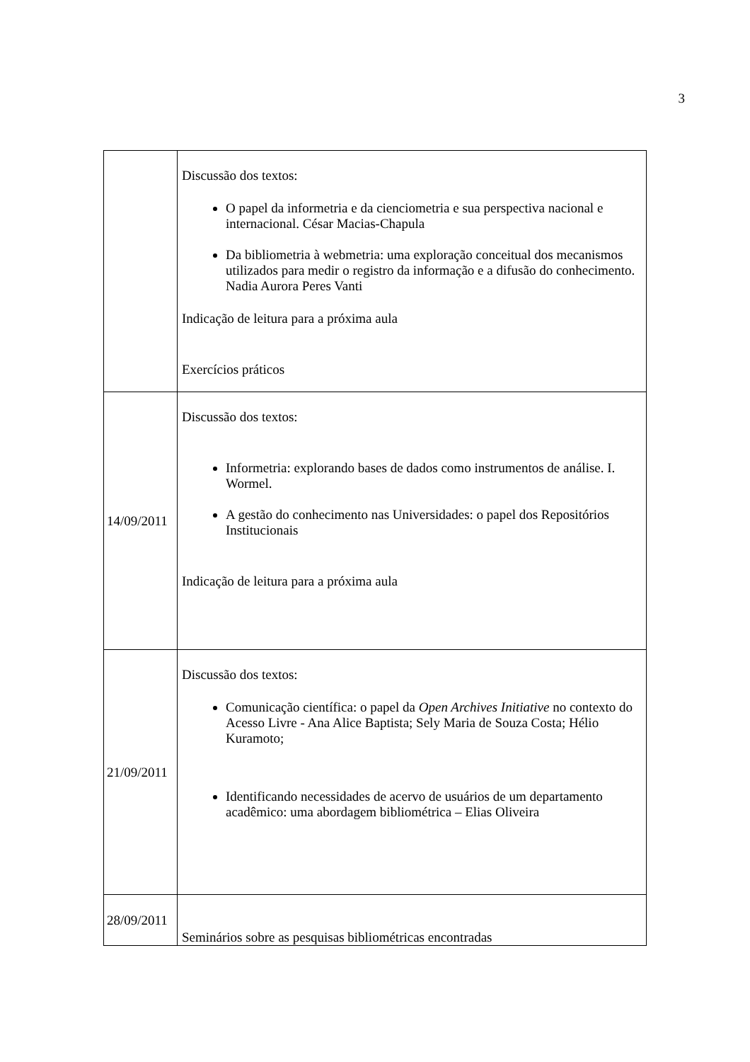3
| | Discussão dos textos: O papel da informetria e da cienciometria e sua perspectiva nacional e internacional. César Macias-Chapula Da bibliometria à webmetria: uma exploração conceitual dos mecanismos utilizados para medir o registro da informação e a difusão do conhecimento. Nadia Aurora Peres Vanti Indicação de leitura para a próxima aula Exercícios práticos |
| 14/09/2011 | Discussão dos textos: Informetria: explorando bases de dados como instrumentos de análise. I. Wormel. A gestão do conhecimento nas Universidades: o papel dos Repositórios Institucionais Indicação de leitura para a próxima aula |
| 21/09/2011 | Discussão dos textos: Comunicação científica: o papel da Open Archives Initiative no contexto do Acesso Livre - Ana Alice Baptista; Sely Maria de Souza Costa; Hélio Kuramoto; Identificando necessidades de acervo de usuários de um departamento acadêmico: uma abordagem bibliométrica – Elias Oliveira |
| 28/09/2011 | Seminários sobre as pesquisas bibliométricas encontradas |